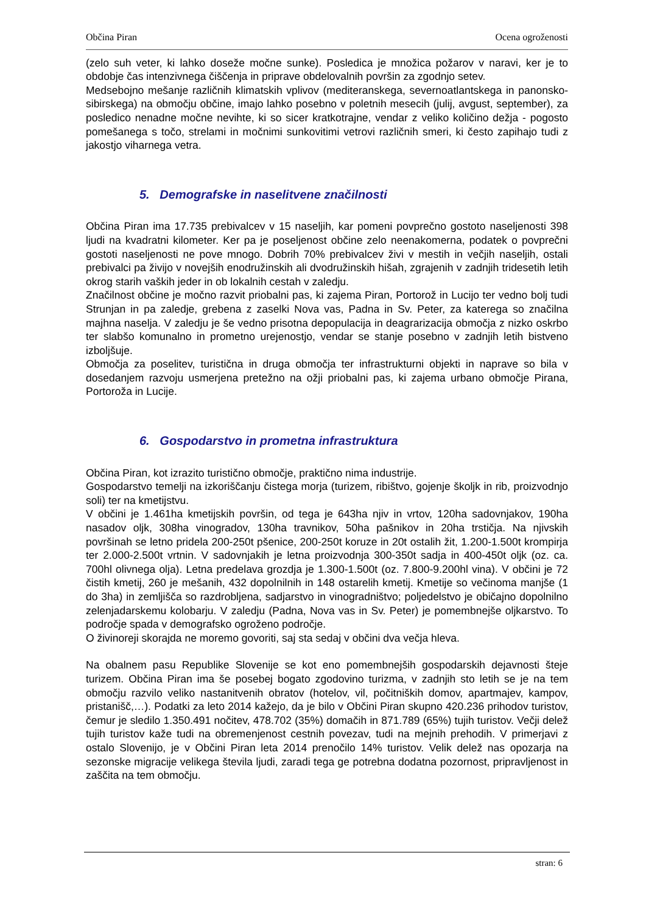Občina Piran Ocena ogroženosti
(zelo suh veter, ki lahko doseže močne sunke). Posledica je množica požarov v naravi, ker je to obdobje čas intenzivnega čiščenja in priprave obdelovalnih površin za zgodnjo setev.
Medsebojno mešanje različnih klimatskih vplivov (mediteranskega, severnoatlantskega in panonsko-sibirskega) na območju občine, imajo lahko posebno v poletnih mesecih (julij, avgust, september), za posledico nenadne močne nevihte, ki so sicer kratkotrajne, vendar z veliko količino dežja - pogosto pomešanega s točo, strelami in močnimi sunkovitimi vetrovi različnih smeri, ki često zapihajo tudi z jakostjo viharnega vetra.
5. Demografske in naselitvene značilnosti
Občina Piran ima 17.735 prebivalcev v 15 naseljih, kar pomeni povprečno gostoto naseljenosti 398 ljudi na kvadratni kilometer. Ker pa je poseljenost občine zelo neenakomerna, podatek o povprečni gostoti naseljenosti ne pove mnogo. Dobrih 70% prebivalcev živi v mestih in večjih naseljih, ostali prebivalci pa živijo v novejših enodružinskih ali dvodružinskih hišah, zgrajenih v zadnjih tridesetih letih okrog starih vaških jeder in ob lokalnih cestah v zaledju.
Značilnost občine je močno razvit priobalni pas, ki zajema Piran, Portorož in Lucijo ter vedno bolj tudi Strunjan in pa zaledje, grebena z zaselki Nova vas, Padna in Sv. Peter, za katerega so značilna majhna naselja. V zaledju je še vedno prisotna depopulacija in deagrarizacija območja z nizko oskrbo ter slabšo komunalno in prometno urejenostjo, vendar se stanje posebno v zadnjih letih bistveno izboljšuje.
Območja za poselitev, turistična in druga območja ter infrastrukturni objekti in naprave so bila v dosedanjem razvoju usmerjena pretežno na ožji priobalni pas, ki zajema urbano območje Pirana, Portoroža in Lucije.
6. Gospodarstvo in prometna infrastruktura
Občina Piran, kot izrazito turistično območje, praktično nima industrije.
Gospodarstvo temelji na izkoriščanju čistega morja (turizem, ribištvo, gojenje školjk in rib, proizvodnjo soli) ter na kmetijstvu.
V občini je 1.461ha kmetijskih površin, od tega je 643ha njiv in vrtov, 120ha sadovnjakov, 190ha nasadov oljk, 308ha vinogradov, 130ha travnikov, 50ha pašnikov in 20ha trstičja. Na njivskih površinah se letno pridela 200-250t pšenice, 200-250t koruze in 20t ostalih žit, 1.200-1.500t krompirja ter 2.000-2.500t vrtnin. V sadovnjakih je letna proizvodnja 300-350t sadja in 400-450t oljk (oz. ca. 700hl olivnega olja). Letna predelava grozdja je 1.300-1.500t (oz. 7.800-9.200hl vina). V občini je 72 čistih kmetij, 260 je mešanih, 432 dopolnilnih in 148 ostarelih kmetij. Kmetije so večinoma manjše (1 do 3ha) in zemljišča so razdrobljena, sadjarstvo in vinogradništvo; poljedelstvo je običajno dopolnilno zelenjadarskemu kolobarju. V zaledju (Padna, Nova vas in Sv. Peter) je pomembnejše oljkarstvo. To področje spada v demografsko ogroženo področje.
O živinoreji skorajda ne moremo govoriti, saj sta sedaj v občini dva večja hleva.
Na obalnem pasu Republike Slovenije se kot eno pomembnejših gospodarskih dejavnosti šteje turizem. Občina Piran ima še posebej bogato zgodovino turizma, v zadnjih sto letih se je na tem območju razvilo veliko nastanitvenih obratov (hotelov, vil, počitniških domov, apartmajev, kampov, pristanišč,…). Podatki za leto 2014 kažejo, da je bilo v Občini Piran skupno 420.236 prihodov turistov, čemur je sledilo 1.350.491 nočitev, 478.702 (35%) domačih in 871.789 (65%) tujih turistov. Večji delež tujih turistov kaže tudi na obremenjenost cestnih povezav, tudi na mejnih prehodih. V primerjavi z ostalo Slovenijo, je v Občini Piran leta 2014 prenočilo 14% turistov. Velik delež nas opozarja na sezonske migracije velikega števila ljudi, zaradi tega ge potrebna dodatna pozornost, pripravljenost in zaščita na tem območju.
stran: 6